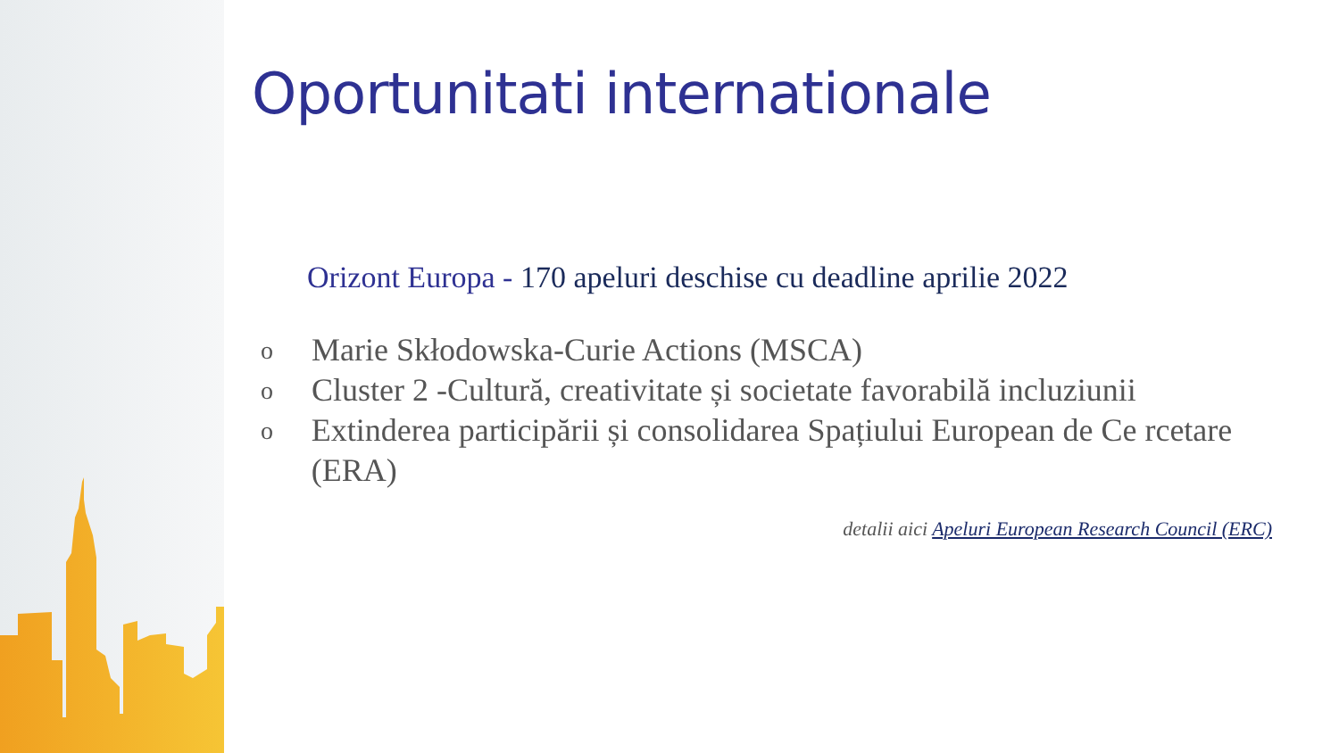Oportunitati internationale
Orizont Europa - 170 apeluri deschise cu deadline aprilie 2022
o
Marie Skłodowska-Curie Actions (MSCA)
o
Cluster 2 -Cultură, creativitate și societate favorabilă incluziunii
o
Extinderea participării și consolidarea Spațiului European de Ce rcetare (ERA)
detalii aici Apeluri European Research Council (ERC)